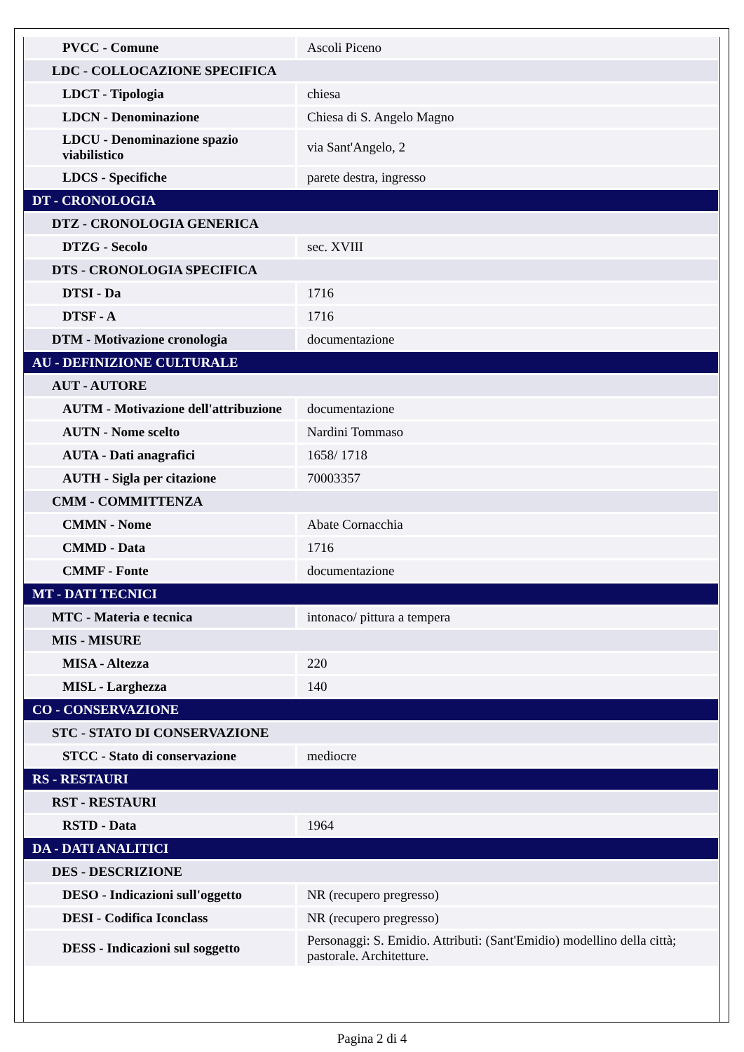| PVCC - Comune | Ascoli Piceno |
| LDC - COLLOCAZIONE SPECIFICA | |
| LDCT - Tipologia | chiesa |
| LDCN - Denominazione | Chiesa di S. Angelo Magno |
| LDCU - Denominazione spazio viabilistico | via Sant'Angelo, 2 |
| LDCS - Specifiche | parete destra, ingresso |
| DT - CRONOLOGIA | |
| DTZ - CRONOLOGIA GENERICA | |
| DTZG - Secolo | sec. XVIII |
| DTS - CRONOLOGIA SPECIFICA | |
| DTSI - Da | 1716 |
| DTSF - A | 1716 |
| DTM - Motivazione cronologia | documentazione |
| AU - DEFINIZIONE CULTURALE | |
| AUT - AUTORE | |
| AUTM - Motivazione dell'attribuzione | documentazione |
| AUTN - Nome scelto | Nardini Tommaso |
| AUTA - Dati anagrafici | 1658/ 1718 |
| AUTH - Sigla per citazione | 70003357 |
| CMM - COMMITTENZA | |
| CMMN - Nome | Abate Cornacchia |
| CMMD - Data | 1716 |
| CMMF - Fonte | documentazione |
| MT - DATI TECNICI | |
| MTC - Materia e tecnica | intonaco/ pittura a tempera |
| MIS - MISURE | |
| MISA - Altezza | 220 |
| MISL - Larghezza | 140 |
| CO - CONSERVAZIONE | |
| STC - STATO DI CONSERVAZIONE | |
| STCC - Stato di conservazione | mediocre |
| RS - RESTAURI | |
| RST - RESTAURI | |
| RSTD - Data | 1964 |
| DA - DATI ANALITICI | |
| DES - DESCRIZIONE | |
| DESO - Indicazioni sull'oggetto | NR (recupero pregresso) |
| DESI - Codifica Iconclass | NR (recupero pregresso) |
| DESS - Indicazioni sul soggetto | Personaggi: S. Emidio. Attributi: (Sant'Emidio) modellino della città; pastorale. Architetture. |
Pagina 2 di 4